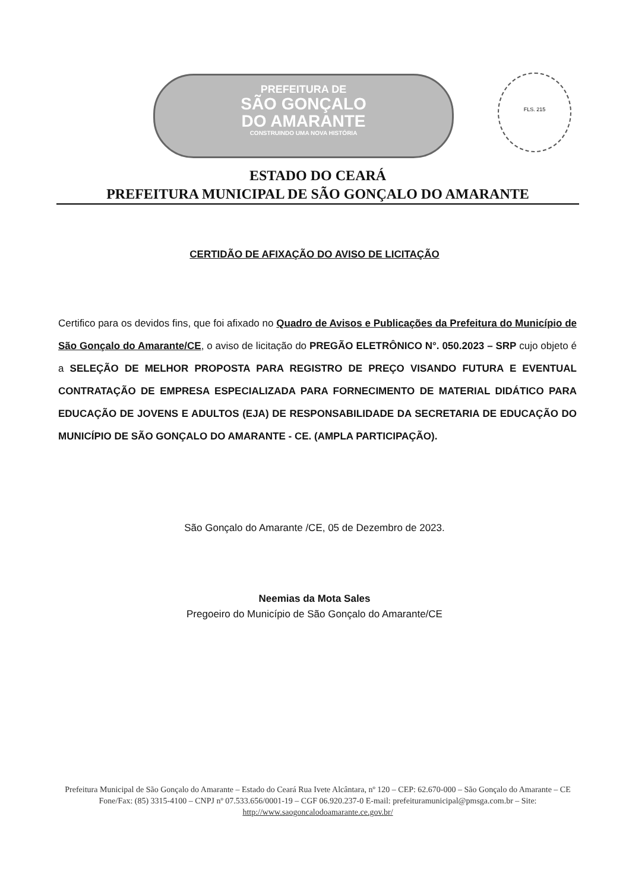PREFEITURA DE
SÃO GONÇALO
DO AMARANTE
CONSTRUINDO UMA NOVA HISTÓRIA
FLS. 215
ESTADO DO CEARÁ
PREFEITURA MUNICIPAL DE SÃO GONÇALO DO AMARANTE
CERTIDÃO DE AFIXAÇÃO DO AVISO DE LICITAÇÃO
Certifico para os devidos fins, que foi afixado no Quadro de Avisos e Publicações da Prefeitura do Município de São Gonçalo do Amarante/CE, o aviso de licitação do PREGÃO ELETRÔNICO N°. 050.2023 – SRP cujo objeto é a SELEÇÃO DE MELHOR PROPOSTA PARA REGISTRO DE PREÇO VISANDO FUTURA E EVENTUAL CONTRATAÇÃO DE EMPRESA ESPECIALIZADA PARA FORNECIMENTO DE MATERIAL DIDÁTICO PARA EDUCAÇÃO DE JOVENS E ADULTOS (EJA) DE RESPONSABILIDADE DA SECRETARIA DE EDUCAÇÃO DO MUNICÍPIO DE SÃO GONÇALO DO AMARANTE - CE. (AMPLA PARTICIPAÇÃO).
São Gonçalo do Amarante /CE, 05 de Dezembro de 2023.
Neemias da Mota Sales
Pregoeiro do Município de São Gonçalo do Amarante/CE
Prefeitura Municipal de São Gonçalo do Amarante – Estado do Ceará Rua Ivete Alcântara, nº 120 – CEP: 62.670-000 – São Gonçalo do Amarante – CE Fone/Fax: (85) 3315-4100 – CNPJ nº 07.533.656/0001-19 – CGF 06.920.237-0 E-mail: prefeituramunicipal@pmsga.com.br – Site: http://www.saogoncalodoamarante.ce.gov.br/